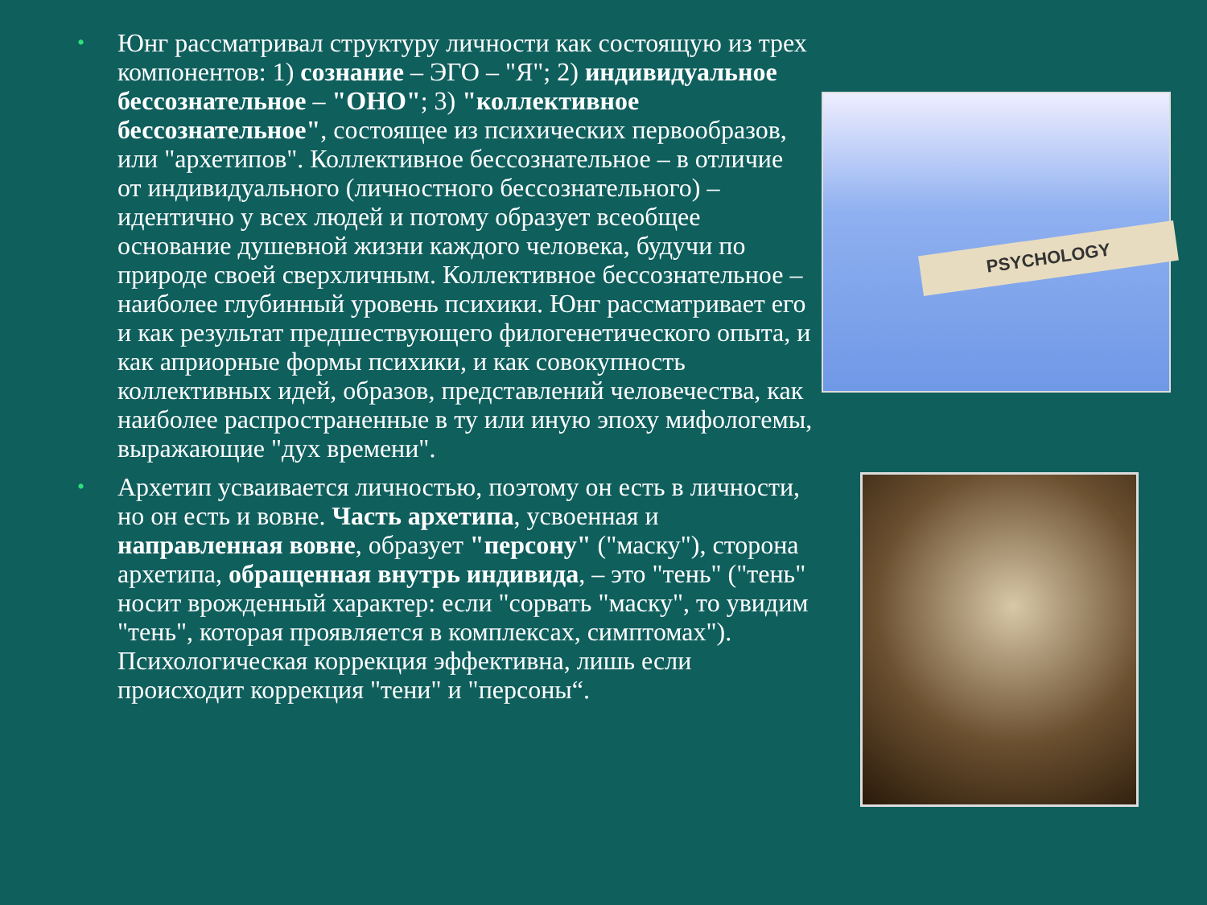• Юнг рассматривал структуру личности как состоящую из трех компонентов: 1) сознание – ЭГО – "Я"; 2) индивидуальное бессознательное – "ОНО"; 3) "коллективное бессознательное", состоящее из психических первообразов, или "архетипов". Коллективное бессознательное – в отличие от индивидуального (личностного бессознательного) – идентично у всех людей и потому образует всеобщее основание душевной жизни каждого человека, будучи по природе своей сверхличным. Коллективное бессознательное – наиболее глубинный уровень психики. Юнг рассматривает его и как результат предшествующего филогенетического опыта, и как априорные формы психики, и как совокупность коллективных идей, образов, представлений человечества, как наиболее распространенные в ту или иную эпоху мифологемы, выражающие "дух времени".
• Архетип усваивается личностью, поэтому он есть в личности, но он есть и вовне. Часть архетипа, усвоенная и направленная вовне, образует "персону" ("маску"), сторона архетипа, обращенная внутрь индивида, – это "тень" ("тень" носит врожденный характер: если "сорвать "маску", то увидим "тень", которая проявляется в комплексах, симптомах"). Психологическая коррекция эффективна, лишь если происходит коррекция "тени" и "персоны“.
PSYCHOLOGY